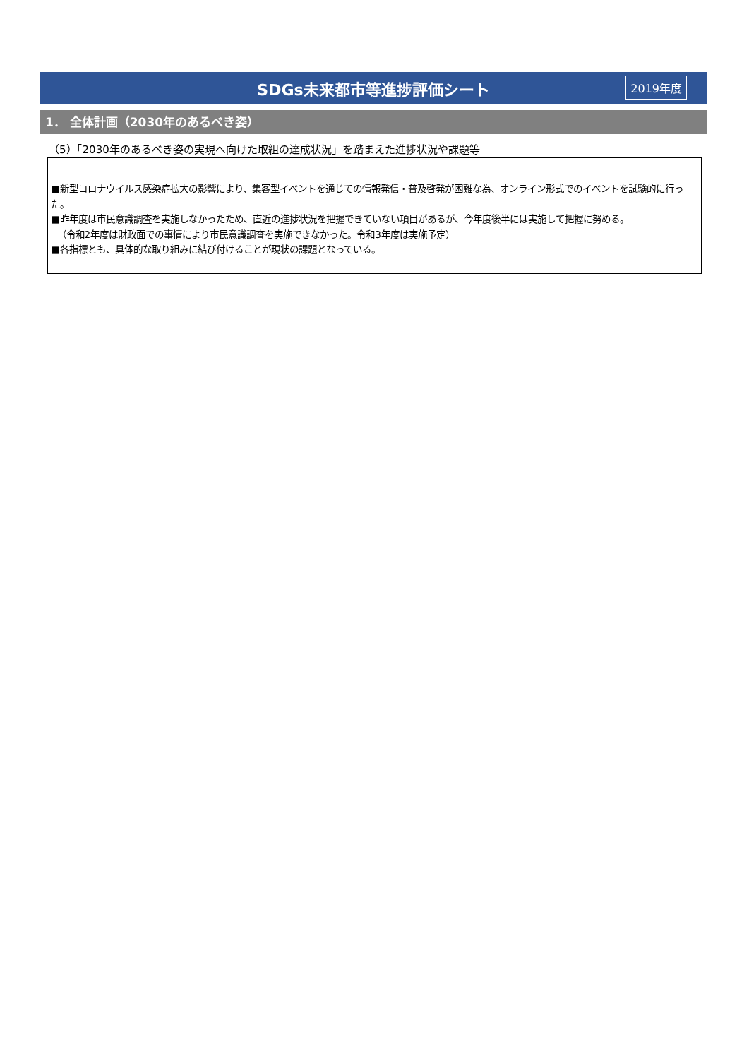SDGs未来都市等進捗評価シート 2019年度
1． 全体計画（2030年のあるべき姿）
（5）「2030年のあるべき姿の実現へ向けた取組の達成状況」を踏まえた進捗状況や課題等
■新型コロナウイルス感染症拡大の影響により、集客型イベントを通じての情報発信・普及啓発が困難な為、オンライン形式でのイベントを試験的に行った。
■昨年度は市民意識調査を実施しなかったため、直近の進捗状況を把握できていない項目があるが、今年度後半には実施して把握に努める。
（令和2年度は財政面での事情により市民意識調査を実施できなかった。令和3年度は実施予定）
■各指標とも、具体的な取り組みに結び付けることが現状の課題となっている。